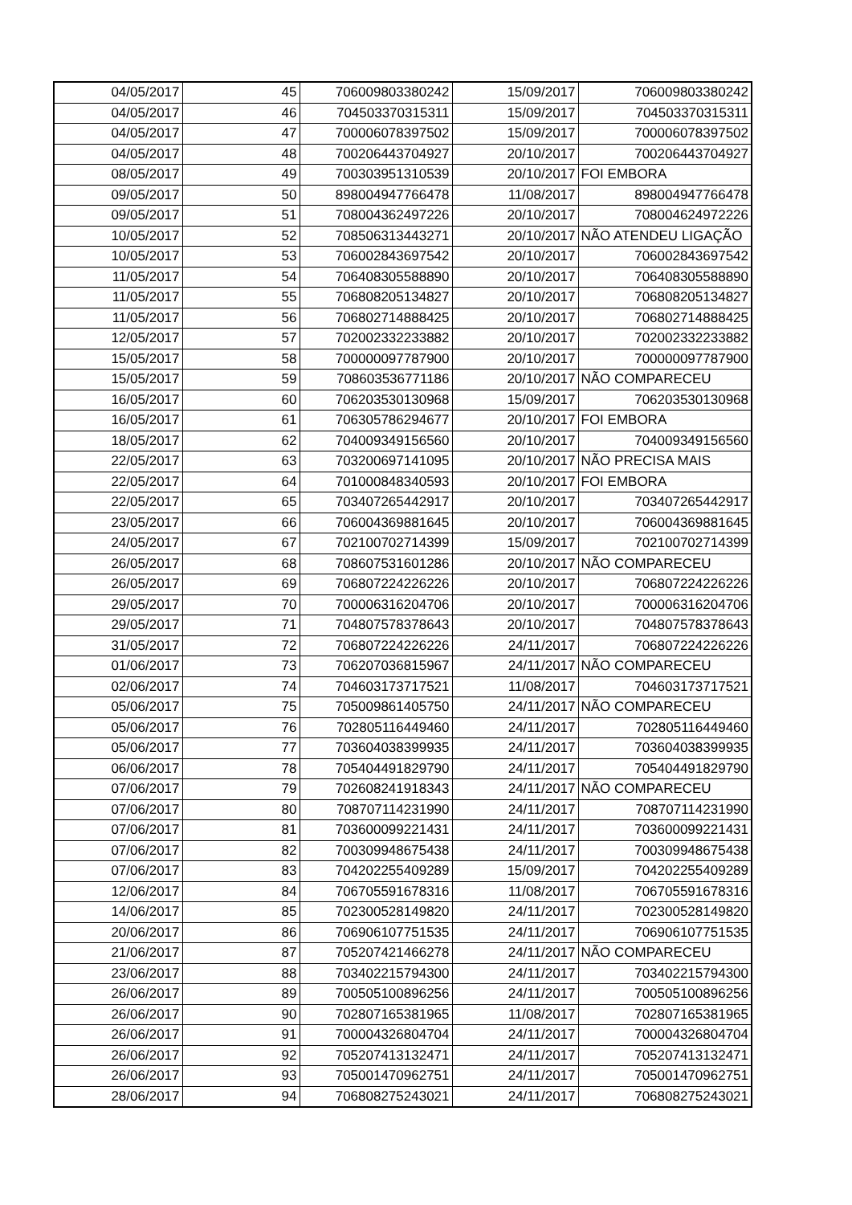| 04/05/2017 | 45 | 706009803380242 | 15/09/2017 | 706009803380242 |
| 04/05/2017 | 46 | 704503370315311 | 15/09/2017 | 704503370315311 |
| 04/05/2017 | 47 | 700006078397502 | 15/09/2017 | 700006078397502 |
| 04/05/2017 | 48 | 700206443704927 | 20/10/2017 | 700206443704927 |
| 08/05/2017 | 49 | 700303951310539 | 20/10/2017 | FOI EMBORA |
| 09/05/2017 | 50 | 898004947766478 | 11/08/2017 | 898004947766478 |
| 09/05/2017 | 51 | 708004362497226 | 20/10/2017 | 708004624972226 |
| 10/05/2017 | 52 | 708506313443271 | 20/10/2017 | NÃO ATENDEU LIGAÇÃO |
| 10/05/2017 | 53 | 706002843697542 | 20/10/2017 | 706002843697542 |
| 11/05/2017 | 54 | 706408305588890 | 20/10/2017 | 706408305588890 |
| 11/05/2017 | 55 | 706808205134827 | 20/10/2017 | 706808205134827 |
| 11/05/2017 | 56 | 706802714888425 | 20/10/2017 | 706802714888425 |
| 12/05/2017 | 57 | 702002332233882 | 20/10/2017 | 702002332233882 |
| 15/05/2017 | 58 | 700000097787900 | 20/10/2017 | 700000097787900 |
| 15/05/2017 | 59 | 708603536771186 | 20/10/2017 | NÃO COMPARECEU |
| 16/05/2017 | 60 | 706203530130968 | 15/09/2017 | 706203530130968 |
| 16/05/2017 | 61 | 706305786294677 | 20/10/2017 | FOI EMBORA |
| 18/05/2017 | 62 | 704009349156560 | 20/10/2017 | 704009349156560 |
| 22/05/2017 | 63 | 703200697141095 | 20/10/2017 | NÃO PRECISA MAIS |
| 22/05/2017 | 64 | 701000848340593 | 20/10/2017 | FOI EMBORA |
| 22/05/2017 | 65 | 703407265442917 | 20/10/2017 | 703407265442917 |
| 23/05/2017 | 66 | 706004369881645 | 20/10/2017 | 706004369881645 |
| 24/05/2017 | 67 | 702100702714399 | 15/09/2017 | 702100702714399 |
| 26/05/2017 | 68 | 708607531601286 | 20/10/2017 | NÃO COMPARECEU |
| 26/05/2017 | 69 | 706807224226226 | 20/10/2017 | 706807224226226 |
| 29/05/2017 | 70 | 700006316204706 | 20/10/2017 | 700006316204706 |
| 29/05/2017 | 71 | 704807578378643 | 20/10/2017 | 704807578378643 |
| 31/05/2017 | 72 | 706807224226226 | 24/11/2017 | 706807224226226 |
| 01/06/2017 | 73 | 706207036815967 | 24/11/2017 | NÃO COMPARECEU |
| 02/06/2017 | 74 | 704603173717521 | 11/08/2017 | 704603173717521 |
| 05/06/2017 | 75 | 705009861405750 | 24/11/2017 | NÃO COMPARECEU |
| 05/06/2017 | 76 | 702805116449460 | 24/11/2017 | 702805116449460 |
| 05/06/2017 | 77 | 703604038399935 | 24/11/2017 | 703604038399935 |
| 06/06/2017 | 78 | 705404491829790 | 24/11/2017 | 705404491829790 |
| 07/06/2017 | 79 | 702608241918343 | 24/11/2017 | NÃO COMPARECEU |
| 07/06/2017 | 80 | 708707114231990 | 24/11/2017 | 708707114231990 |
| 07/06/2017 | 81 | 703600099221431 | 24/11/2017 | 703600099221431 |
| 07/06/2017 | 82 | 700309948675438 | 24/11/2017 | 700309948675438 |
| 07/06/2017 | 83 | 704202255409289 | 15/09/2017 | 704202255409289 |
| 12/06/2017 | 84 | 706705591678316 | 11/08/2017 | 706705591678316 |
| 14/06/2017 | 85 | 702300528149820 | 24/11/2017 | 702300528149820 |
| 20/06/2017 | 86 | 706906107751535 | 24/11/2017 | 706906107751535 |
| 21/06/2017 | 87 | 705207421466278 | 24/11/2017 | NÃO COMPARECEU |
| 23/06/2017 | 88 | 703402215794300 | 24/11/2017 | 703402215794300 |
| 26/06/2017 | 89 | 700505100896256 | 24/11/2017 | 700505100896256 |
| 26/06/2017 | 90 | 702807165381965 | 11/08/2017 | 702807165381965 |
| 26/06/2017 | 91 | 700004326804704 | 24/11/2017 | 700004326804704 |
| 26/06/2017 | 92 | 705207413132471 | 24/11/2017 | 705207413132471 |
| 26/06/2017 | 93 | 705001470962751 | 24/11/2017 | 705001470962751 |
| 28/06/2017 | 94 | 706808275243021 | 24/11/2017 | 706808275243021 |